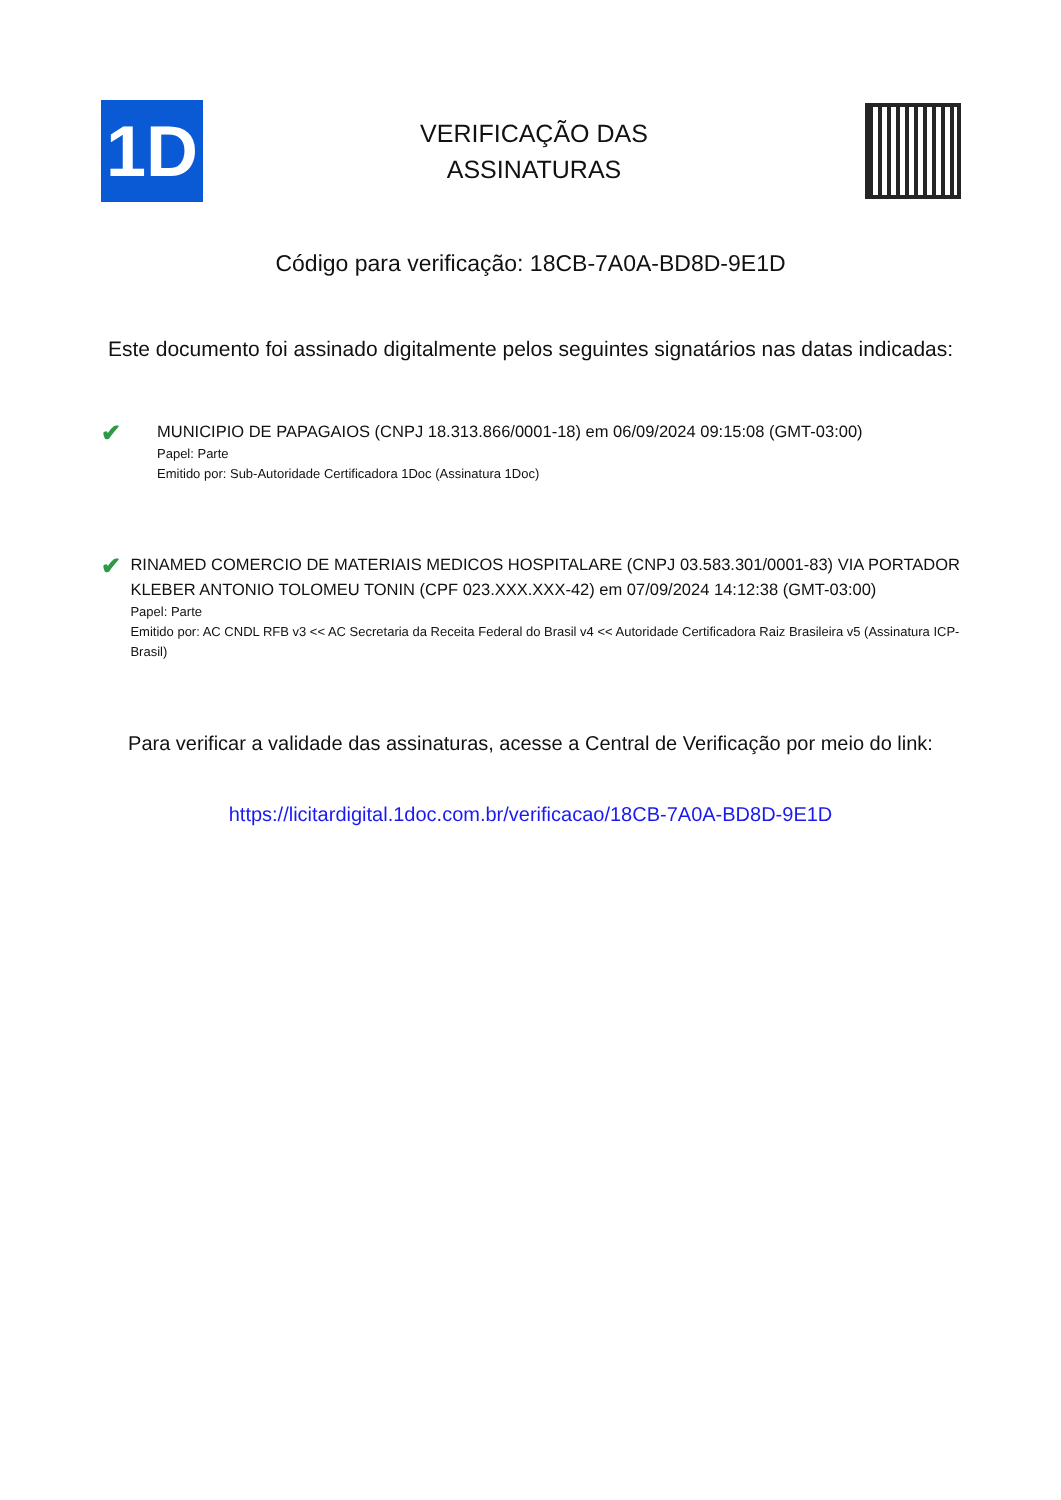1D
VERIFICAÇÃO DAS
ASSINATURAS
Código para verificação: 18CB-7A0A-BD8D-9E1D
Este documento foi assinado digitalmente pelos seguintes signatários nas datas indicadas:
✔
MUNICIPIO DE PAPAGAIOS (CNPJ 18.313.866/0001-18) em 06/09/2024 09:15:08 (GMT-03:00)
Papel: Parte
Emitido por: Sub-Autoridade Certificadora 1Doc (Assinatura 1Doc)
✔
RINAMED COMERCIO DE MATERIAIS MEDICOS HOSPITALARE (CNPJ 03.583.301/0001-83) VIA PORTADOR KLEBER ANTONIO TOLOMEU TONIN (CPF 023.XXX.XXX-42) em 07/09/2024 14:12:38 (GMT-03:00)
Papel: Parte
Emitido por: AC CNDL RFB v3 << AC Secretaria da Receita Federal do Brasil v4 << Autoridade Certificadora Raiz Brasileira v5 (Assinatura ICP-Brasil)
Para verificar a validade das assinaturas, acesse a Central de Verificação por meio do link:
https://licitardigital.1doc.com.br/verificacao/18CB-7A0A-BD8D-9E1D